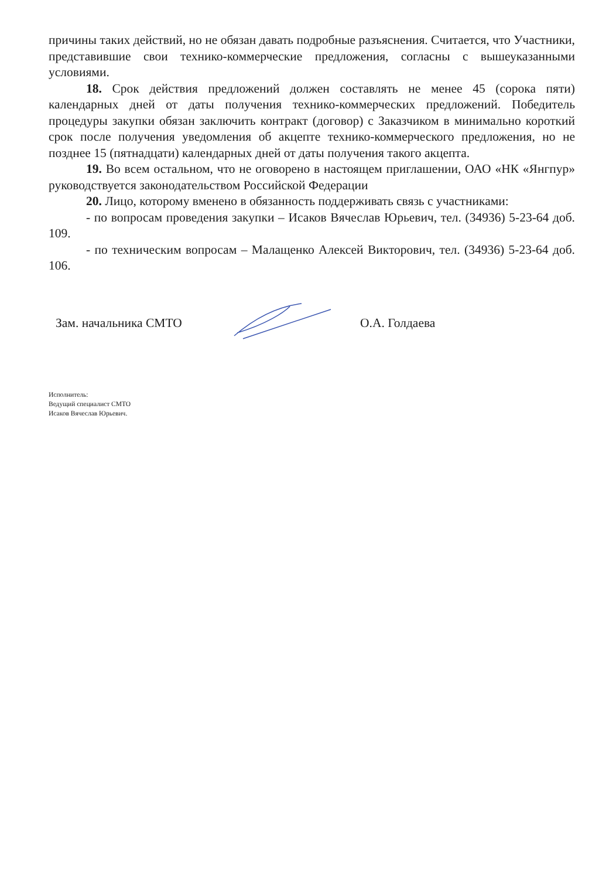причины таких действий, но не обязан давать подробные разъяснения. Считается, что Участники, представившие свои технико-коммерческие предложения, согласны с вышеуказанными условиями.
18. Срок действия предложений должен составлять не менее 45 (сорока пяти) календарных дней от даты получения технико-коммерческих предложений. Победитель процедуры закупки обязан заключить контракт (договор) с Заказчиком в минимально короткий срок после получения уведомления об акцепте технико-коммерческого предложения, но не позднее 15 (пятнадцати) календарных дней от даты получения такого акцепта.
19. Во всем остальном, что не оговорено в настоящем приглашении, ОАО «НК «Янгпур» руководствуется законодательством Российской Федерации
20. Лицо, которому вменено в обязанность поддерживать связь с участниками:
- по вопросам проведения закупки – Исаков Вячеслав Юрьевич, тел. (34936) 5-23-64 доб. 109.
- по техническим вопросам – Малащенко Алексей Викторович, тел. (34936) 5-23-64 доб. 106.
Зам. начальника СМТО О.А. Голдаева
Исполнитель:
Ведущий специалист СМТО
Исаков Вячеслав Юрьевич.